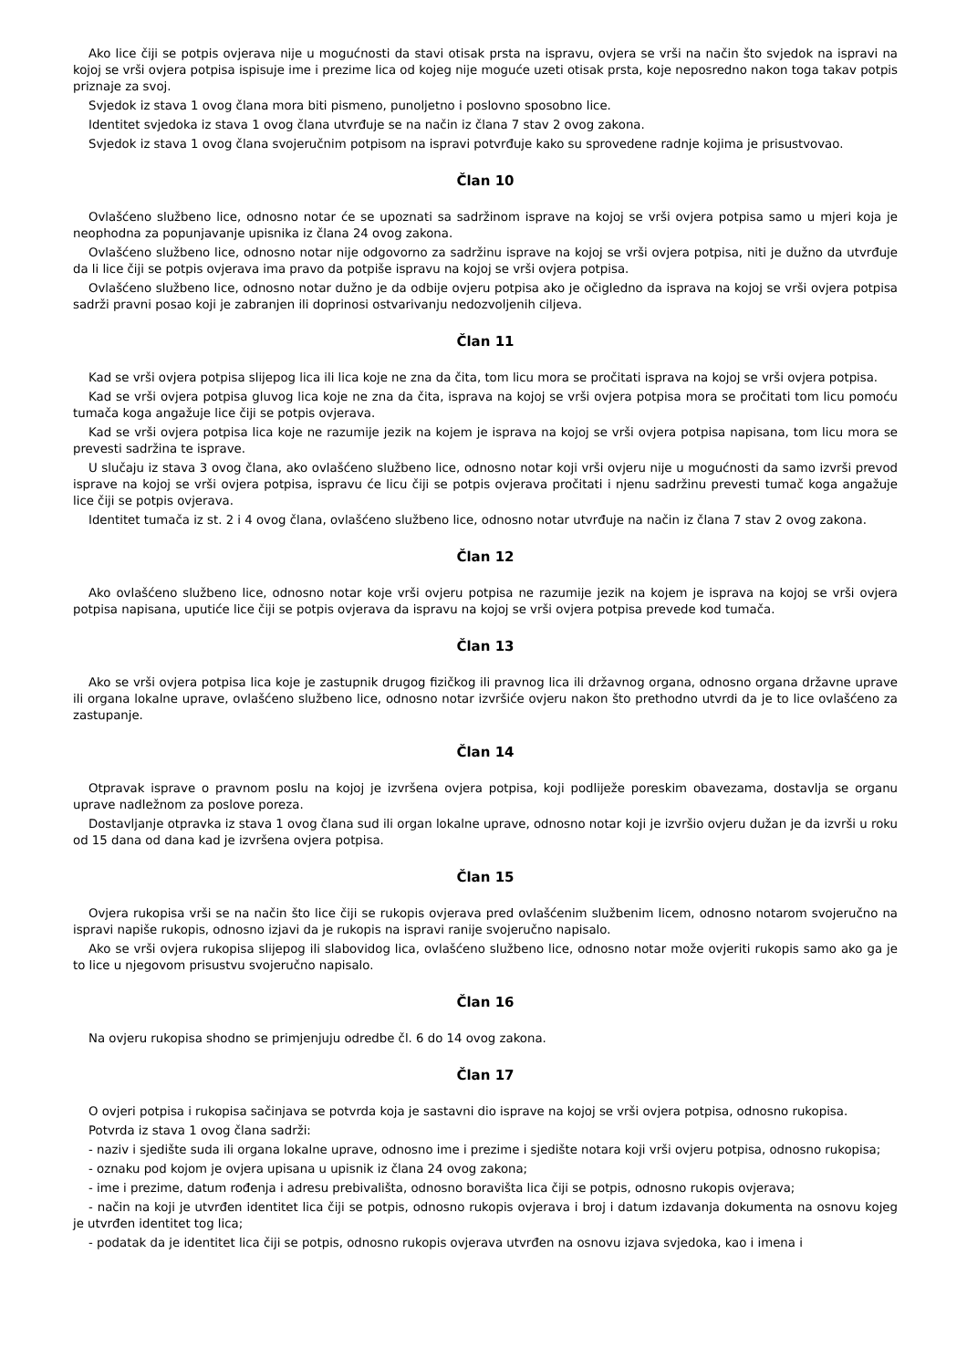Ako lice čiji se potpis ovjerava nije u mogućnosti da stavi otisak prsta na ispravu, ovjera se vrši na način što svjedok na ispravi na kojoj se vrši ovjera potpisa ispisuje ime i prezime lica od kojeg nije moguće uzeti otisak prsta, koje neposredno nakon toga takav potpis priznaje za svoj.
Svjedok iz stava 1 ovog člana mora biti pismeno, punoljetno i poslovno sposobno lice.
Identitet svjedoka iz stava 1 ovog člana utvrđuje se na način iz člana 7 stav 2 ovog zakona.
Svjedok iz stava 1 ovog člana svojeručnim potpisom na ispravi potvrđuje kako su sprovedene radnje kojima je prisustvovao.
Član 10
Ovlašćeno službeno lice, odnosno notar će se upoznati sa sadržinom isprave na kojoj se vrši ovjera potpisa samo u mjeri koja je neophodna za popunjavanje upisnika iz člana 24 ovog zakona.
Ovlašćeno službeno lice, odnosno notar nije odgovorno za sadržinu isprave na kojoj se vrši ovjera potpisa, niti je dužno da utvrđuje da li lice čiji se potpis ovjerava ima pravo da potpiše ispravu na kojoj se vrši ovjera potpisa.
Ovlašćeno službeno lice, odnosno notar dužno je da odbije ovjeru potpisa ako je očigledno da isprava na kojoj se vrši ovjera potpisa sadrži pravni posao koji je zabranjen ili doprinosi ostvarivanju nedozvoljenih ciljeva.
Član 11
Kad se vrši ovjera potpisa slijepog lica ili lica koje ne zna da čita, tom licu mora se pročitati isprava na kojoj se vrši ovjera potpisa.
Kad se vrši ovjera potpisa gluvog lica koje ne zna da čita, isprava na kojoj se vrši ovjera potpisa mora se pročitati tom licu pomoću tumača koga angažuje lice čiji se potpis ovjerava.
Kad se vrši ovjera potpisa lica koje ne razumije jezik na kojem je isprava na kojoj se vrši ovjera potpisa napisana, tom licu mora se prevesti sadržina te isprave.
U slučaju iz stava 3 ovog člana, ako ovlašćeno službeno lice, odnosno notar koji vrši ovjeru nije u mogućnosti da samo izvrši prevod isprave na kojoj se vrši ovjera potpisa, ispravu će licu čiji se potpis ovjerava pročitati i njenu sadržinu prevesti tumač koga angažuje lice čiji se potpis ovjerava.
Identitet tumača iz st. 2 i 4 ovog člana, ovlašćeno službeno lice, odnosno notar utvrđuje na način iz člana 7 stav 2 ovog zakona.
Član 12
Ako ovlašćeno službeno lice, odnosno notar koje vrši ovjeru potpisa ne razumije jezik na kojem je isprava na kojoj se vrši ovjera potpisa napisana, uputiće lice čiji se potpis ovjerava da ispravu na kojoj se vrši ovjera potpisa prevede kod tumača.
Član 13
Ako se vrši ovjera potpisa lica koje je zastupnik drugog fizičkog ili pravnog lica ili državnog organa, odnosno organa državne uprave ili organa lokalne uprave, ovlašćeno službeno lice, odnosno notar izvršiće ovjeru nakon što prethodno utvrdi da je to lice ovlašćeno za zastupanje.
Član 14
Otpravak isprave o pravnom poslu na kojoj je izvršena ovjera potpisa, koji podliježe poreskim obavezama, dostavlja se organu uprave nadležnom za poslove poreza.
Dostavljanje otpravka iz stava 1 ovog člana sud ili organ lokalne uprave, odnosno notar koji je izvršio ovjeru dužan je da izvrši u roku od 15 dana od dana kad je izvršena ovjera potpisa.
Član 15
Ovjera rukopisa vrši se na način što lice čiji se rukopis ovjerava pred ovlašćenim službenim licem, odnosno notarom svojeručno na ispravi napiše rukopis, odnosno izjavi da je rukopis na ispravi ranije svojeručno napisalo.
Ako se vrši ovjera rukopisa slijepog ili slabovidog lica, ovlašćeno službeno lice, odnosno notar može ovjeriti rukopis samo ako ga je to lice u njegovom prisustvu svojeručno napisalo.
Član 16
Na ovjeru rukopisa shodno se primjenjuju odredbe čl. 6 do 14 ovog zakona.
Član 17
O ovjeri potpisa i rukopisa sačinjava se potvrda koja je sastavni dio isprave na kojoj se vrši ovjera potpisa, odnosno rukopisa.
Potvrda iz stava 1 ovog člana sadrži:
- naziv i sjedište suda ili organa lokalne uprave, odnosno ime i prezime i sjedište notara koji vrši ovjeru potpisa, odnosno rukopisa;
- oznaku pod kojom je ovjera upisana u upisnik iz člana 24 ovog zakona;
- ime i prezime, datum rođenja i adresu prebivališta, odnosno boravišta lica čiji se potpis, odnosno rukopis ovjerava;
- način na koji je utvrđen identitet lica čiji se potpis, odnosno rukopis ovjerava i broj i datum izdavanja dokumenta na osnovu kojeg je utvrđen identitet tog lica;
- podatak da je identitet lica čiji se potpis, odnosno rukopis ovjerava utvrđen na osnovu izjava svjedoka, kao i imena i